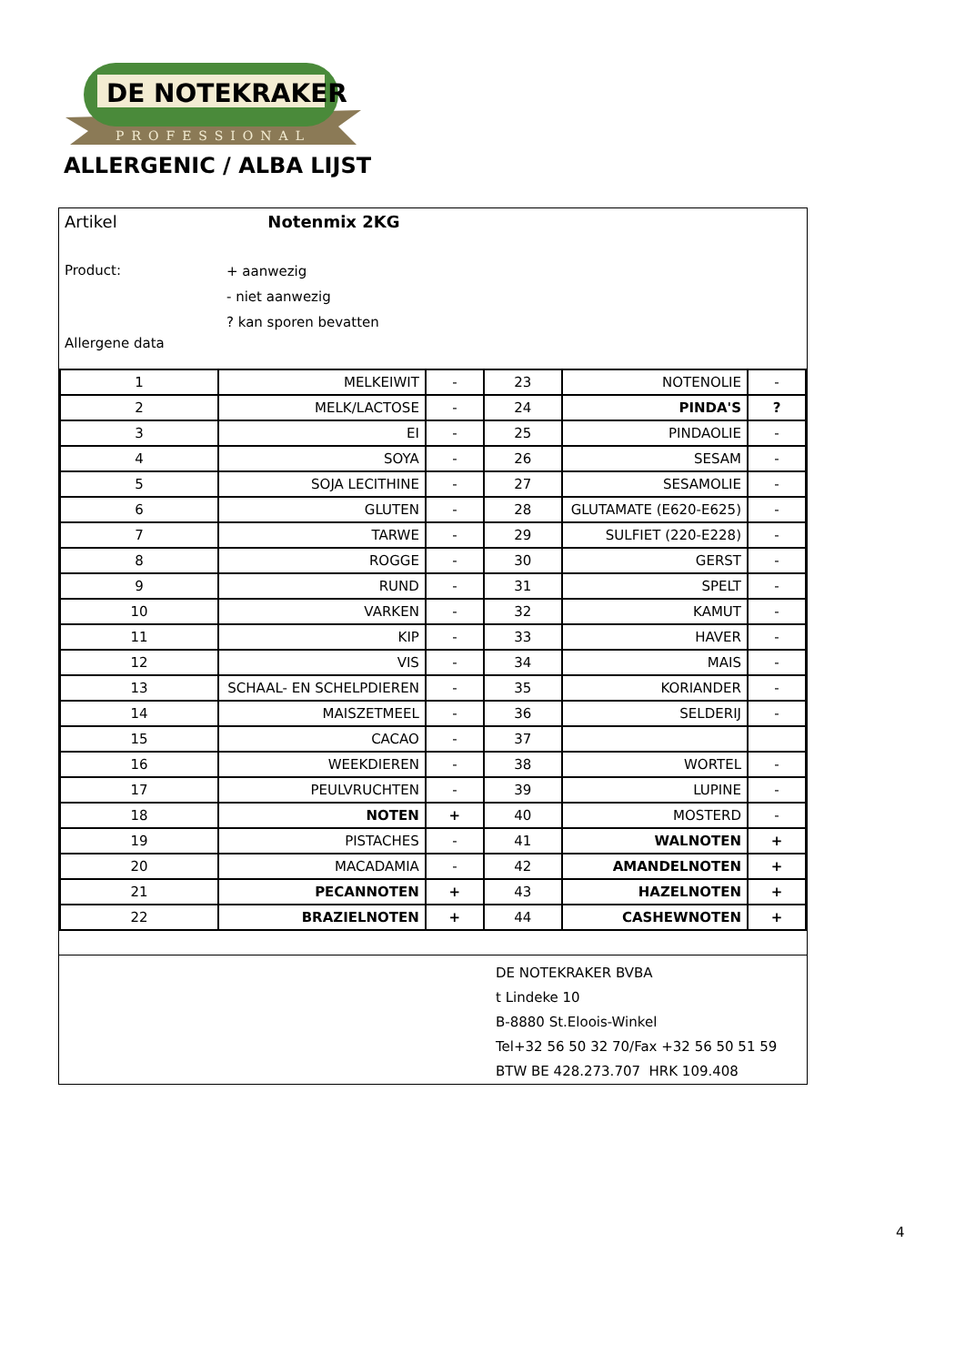DE NOTEKRAKER
PROFESSIONAL
ALLERGENIC / ALBA LIJST
Artikel Notenmix 2KG
Product:
+ aanwezig
- niet aanwezig
? kan sporen bevatten
Allergene data
| 1 | MELKEIWIT | - | 23 | NOTENOLIE | - |
| 2 | MELK/LACTOSE | - | 24 | PINDA'S | ? |
| 3 | EI | - | 25 | PINDAOLIE | - |
| 4 | SOYA | - | 26 | SESAM | - |
| 5 | SOJA LECITHINE | - | 27 | SESAMOLIE | - |
| 6 | GLUTEN | - | 28 | GLUTAMATE (E620-E625) | - |
| 7 | TARWE | - | 29 | SULFIET (220-E228) | - |
| 8 | ROGGE | - | 30 | GERST | - |
| 9 | RUND | - | 31 | SPELT | - |
| 10 | VARKEN | - | 32 | KAMUT | - |
| 11 | KIP | - | 33 | HAVER | - |
| 12 | VIS | - | 34 | MAIS | - |
| 13 | SCHAAL- EN SCHELPDIEREN | - | 35 | KORIANDER | - |
| 14 | MAISZETMEEL | - | 36 | SELDERIJ | - |
| 15 | CACAO | - | 37 | | |
| 16 | WEEKDIEREN | - | 38 | WORTEL | - |
| 17 | PEULVRUCHTEN | - | 39 | LUPINE | - |
| 18 | NOTEN | + | 40 | MOSTERD | - |
| 19 | PISTACHES | - | 41 | WALNOTEN | + |
| 20 | MACADAMIA | - | 42 | AMANDELNOTEN | + |
| 21 | PECANNOTEN | + | 43 | HAZELNOTEN | + |
| 22 | BRAZIELNOTEN | + | 44 | CASHEWNOTEN | + |
DE NOTEKRAKER BVBA
t Lindeke 10
B-8880 St.Eloois-Winkel
Tel+32 56 50 32 70/Fax +32 56 50 51 59
BTW BE 428.273.707 HRK 109.408
4